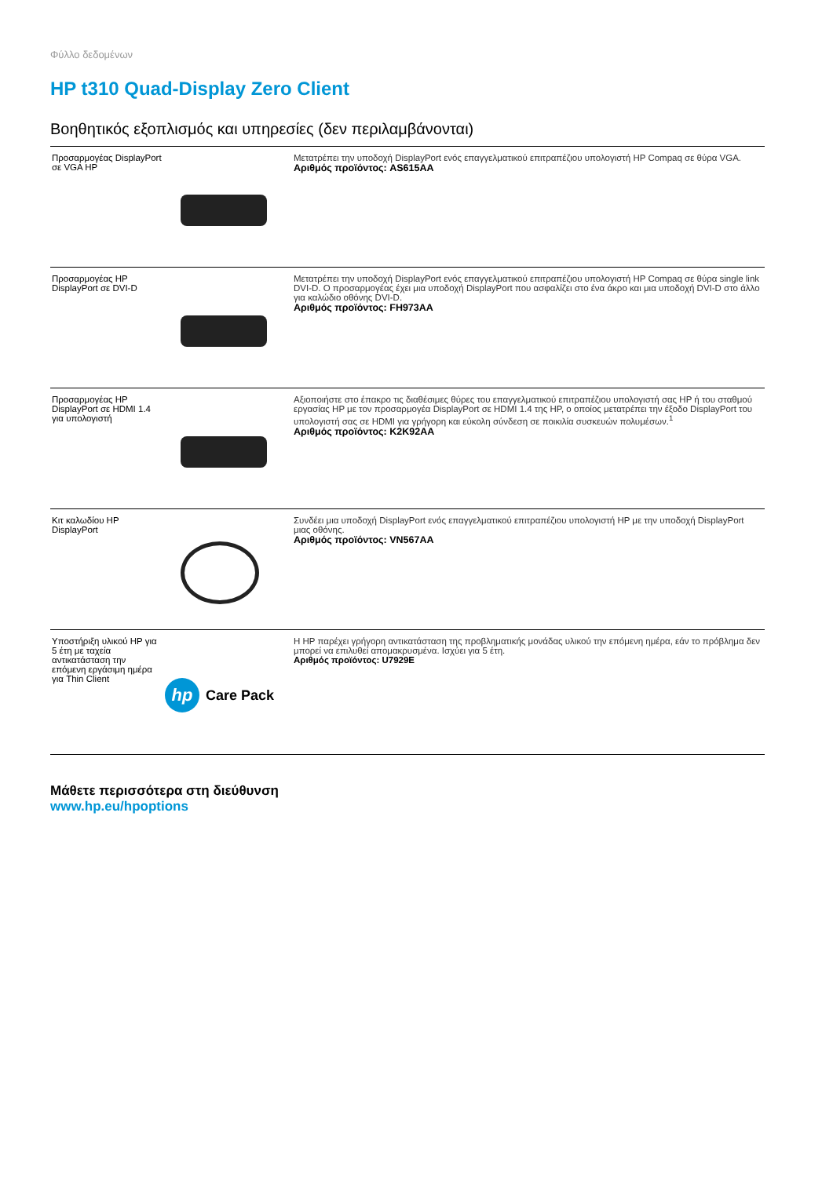Φύλλο δεδομένων
HP t310 Quad-Display Zero Client
Βοηθητικός εξοπλισμός και υπηρεσίες (δεν περιλαμβάνονται)
| Προσαρμογέας DisplayPort σε VGA HP | | Μετατρέπει την υποδοχή DisplayPort ενός επαγγελματικού επιτραπέζιου υπολογιστή HP Compaq σε θύρα VGA. Αριθμός προϊόντος: AS615AA |
| Προσαρμογέας HP DisplayPort σε DVI-D | | Μετατρέπει την υποδοχή DisplayPort ενός επαγγελματικού επιτραπέζιου υπολογιστή HP Compaq σε θύρα single link DVI-D. Ο προσαρμογέας έχει μια υποδοχή DisplayPort που ασφαλίζει στο ένα άκρο και μια υποδοχή DVI-D στο άλλο για καλώδιο οθόνης DVI-D. Αριθμός προϊόντος: FH973AA |
| Προσαρμογέας HP DisplayPort σε HDMI 1.4 για υπολογιστή | | Αξιοποιήστε στο έπακρο τις διαθέσιμες θύρες του επαγγελματικού επιτραπέζιου υπολογιστή σας HP ή του σταθμού εργασίας HP με τον προσαρμογέα DisplayPort σε HDMI 1.4 της HP, ο οποίος μετατρέπει την έξοδο DisplayPort του υπολογιστή σας σε HDMI για γρήγορη και εύκολη σύνδεση σε ποικιλία συσκευών πολυμέσων.<sup>1</sup> Αριθμός προϊόντος: K2K92AA |
| Κιτ καλωδίου HP DisplayPort | | Συνδέει μια υποδοχή DisplayPort ενός επαγγελματικού επιτραπέζιου υπολογιστή HP με την υποδοχή DisplayPort μιας οθόνης. Αριθμός προϊόντος: VN567AA |
| Υποστήριξη υλικού HP για 5 έτη με ταχεία αντικατάσταση την επόμενη εργάσιμη ημέρα για Thin Client | hp Care Pack | Η HP παρέχει γρήγορη αντικατάσταση της προβληματικής μονάδας υλικού την επόμενη ημέρα, εάν το πρόβλημα δεν μπορεί να επιλυθεί απομακρυσμένα. Ισχύει για 5 έτη. Αριθμός προϊόντος: U7929E |
Μάθετε περισσότερα στη διεύθυνση
www.hp.eu/hpoptions